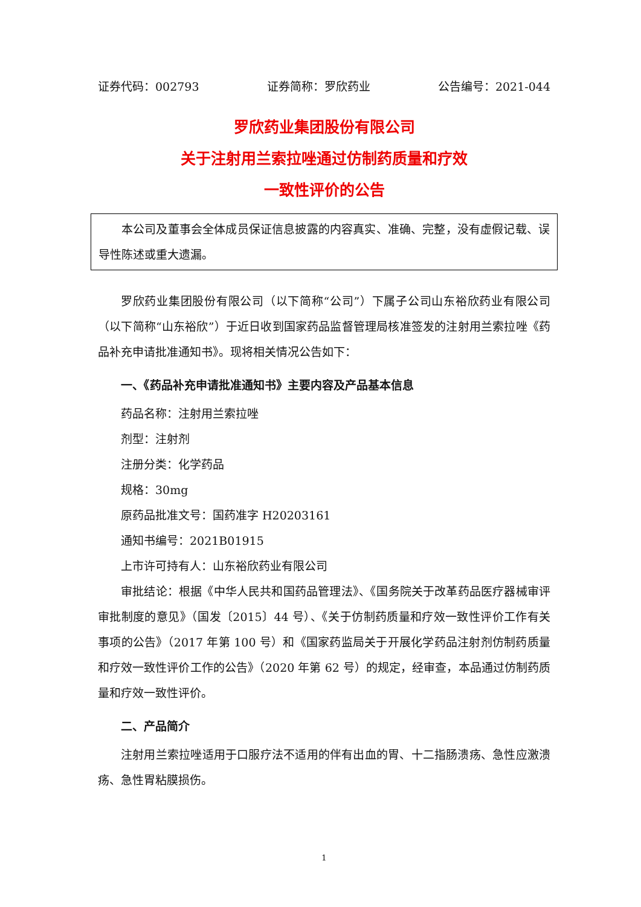证券代码：002793 证券简称：罗欣药业 公告编号：2021-044
罗欣药业集团股份有限公司
关于注射用兰索拉唑通过仿制药质量和疗效
一致性评价的公告
本公司及董事会全体成员保证信息披露的内容真实、准确、完整，没有虚假记载、误导性陈述或重大遗漏。
罗欣药业集团股份有限公司（以下简称“公司”）下属子公司山东裕欣药业有限公司（以下简称“山东裕欣”）于近日收到国家药品监督管理局核准签发的注射用兰索拉唑《药品补充申请批准通知书》。现将相关情况公告如下：
一、《药品补充申请批准通知书》主要内容及产品基本信息
药品名称：注射用兰索拉唑
剂型：注射剂
注册分类：化学药品
规格：30mg
原药品批准文号：国药准字 H20203161
通知书编号：2021B01915
上市许可持有人：山东裕欣药业有限公司
审批结论：根据《中华人民共和国药品管理法》、《国务院关于改革药品医疗器械审评审批制度的意见》（国发〔2015〕44 号）、《关于仿制药质量和疗效一致性评价工作有关事项的公告》（2017 年第 100 号）和《国家药监局关于开展化学药品注射剂仿制药质量和疗效一致性评价工作的公告》（2020 年第 62 号）的规定，经审查，本品通过仿制药质量和疗效一致性评价。
二、产品简介
注射用兰索拉唑适用于口服疗法不适用的伴有出血的胃、十二指肠溃疡、急性应激溃疡、急性胃粘膜损伤。
1